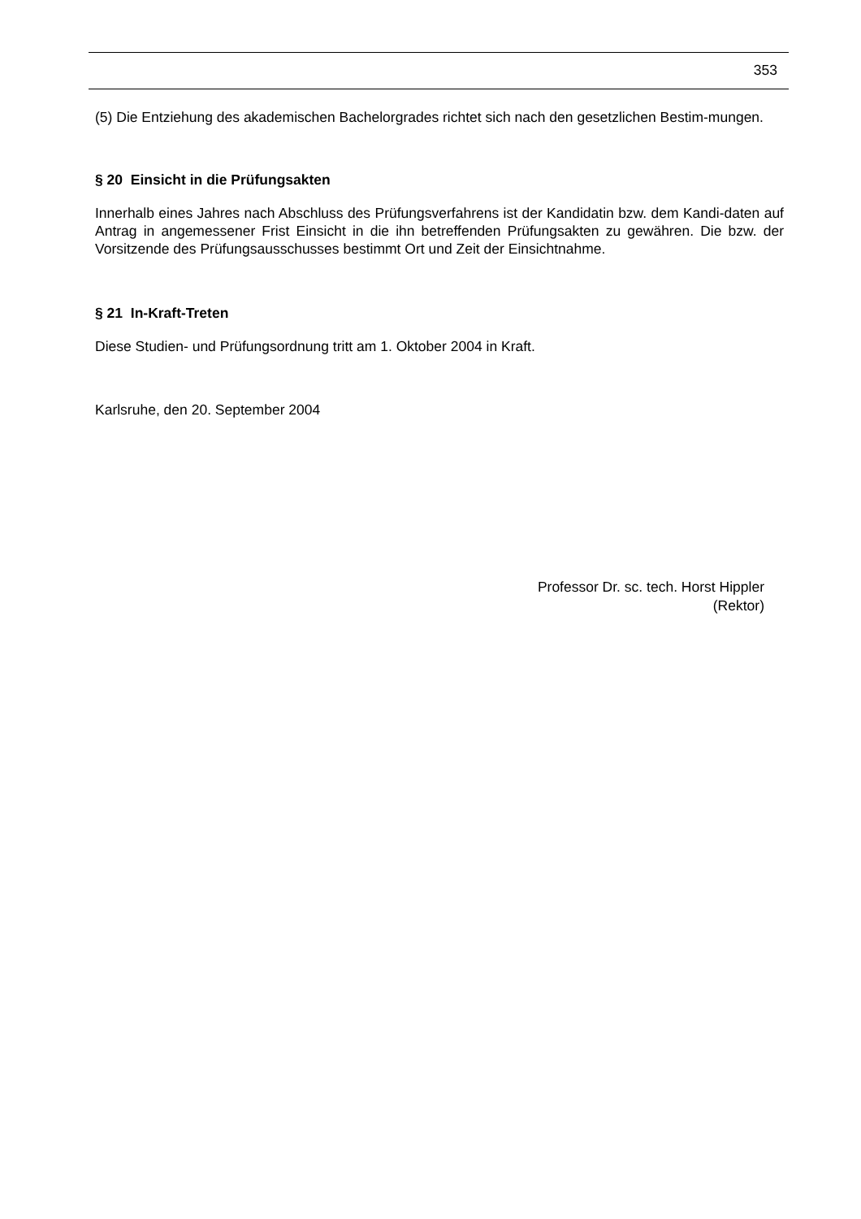353
(5) Die Entziehung des akademischen Bachelorgrades richtet sich nach den gesetzlichen Bestim-mungen.
§ 20 Einsicht in die Prüfungsakten
Innerhalb eines Jahres nach Abschluss des Prüfungsverfahrens ist der Kandidatin bzw. dem Kandi-daten auf Antrag in angemessener Frist Einsicht in die ihn betreffenden Prüfungsakten zu gewähren. Die bzw. der Vorsitzende des Prüfungsausschusses bestimmt Ort und Zeit der Einsichtnahme.
§ 21 In-Kraft-Treten
Diese Studien- und Prüfungsordnung tritt am 1. Oktober 2004 in Kraft.
Karlsruhe, den 20. September 2004
Professor Dr. sc. tech. Horst Hippler
(Rektor)